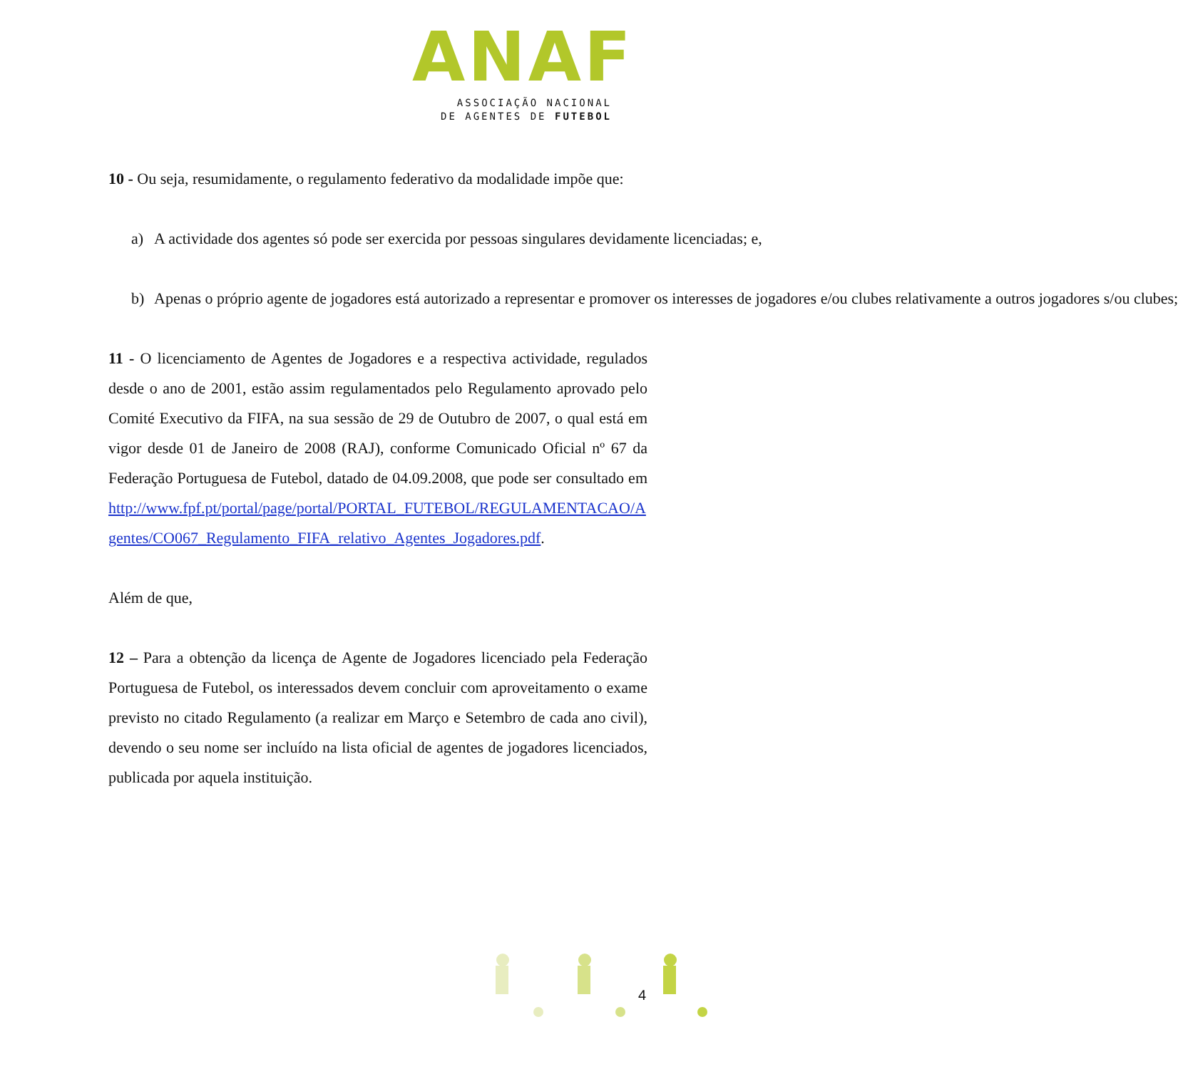ANAF
ASSOCIAÇÃO NACIONAL
DE AGENTES DE FUTEBOL
10 - Ou seja, resumidamente, o regulamento federativo da modalidade impõe que:
a) A actividade dos agentes só pode ser exercida por pessoas singulares devidamente licenciadas; e,
b) Apenas o próprio agente de jogadores está autorizado a representar e promover os interesses de jogadores e/ou clubes relativamente a outros jogadores s/ou clubes;
11 - O licenciamento de Agentes de Jogadores e a respectiva actividade, regulados desde o ano de 2001, estão assim regulamentados pelo Regulamento aprovado pelo Comité Executivo da FIFA, na sua sessão de 29 de Outubro de 2007, o qual está em vigor desde 01 de Janeiro de 2008 (RAJ), conforme Comunicado Oficial nº 67 da Federação Portuguesa de Futebol, datado de 04.09.2008, que pode ser consultado em http://www.fpf.pt/portal/page/portal/PORTAL_FUTEBOL/REGULAMENTACAO/Agentes/CO067_Regulamento_FIFA_relativo_Agentes_Jogadores.pdf.
Além de que,
12 – Para a obtenção da licença de Agente de Jogadores licenciado pela Federação Portuguesa de Futebol, os interessados devem concluir com aproveitamento o exame previsto no citado Regulamento (a realizar em Março e Setembro de cada ano civil), devendo o seu nome ser incluído na lista oficial de agentes de jogadores licenciados, publicada por aquela instituição.
4